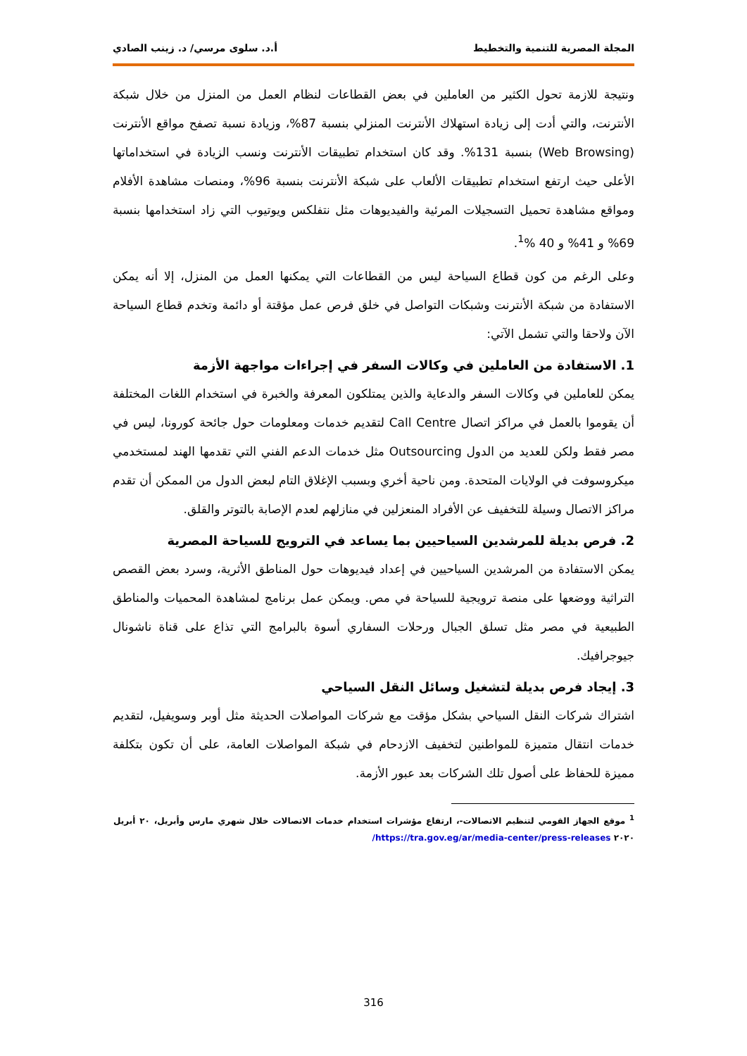المجلة المصرية للتنمية والتخطيط أ.د. سلوى مرسي/ د. زينب الصادي
ونتيجة للازمة تحول الكثير من العاملين في بعض القطاعات لنظام العمل من المنزل من خلال شبكة الأنترنت، والتي أدت إلى زيادة استهلاك الأنترنت المنزلي بنسبة 87%، وزيادة نسبة تصفح مواقع الأنترنت (Web Browsing) بنسبة 131%. وقد كان استخدام تطبيقات الأنترنت ونسب الزيادة في استخداماتها الأعلى حيث ارتفع استخدام تطبيقات الألعاب على شبكة الأنترنت بنسبة 96%، ومنصات مشاهدة الأفلام ومواقع مشاهدة تحميل التسجيلات المرئية والفيديوهات مثل نتفلكس ويوتيوب التي زاد استخدامها بنسبة 69% و 41% و 40 %<sup>1</sup>.
وعلى الرغم من كون قطاع السياحة ليس من القطاعات التي يمكنها العمل من المنزل، إلا أنه يمكن الاستفادة من شبكة الأنترنت وشبكات التواصل في خلق فرص عمل مؤقتة أو دائمة وتخدم قطاع السياحة الآن ولاحقا والتي تشمل الآتي:
1. الاستفادة من العاملين في وكالات السفر في إجراءات مواجهة الأزمة
يمكن للعاملين في وكالات السفر والدعاية والذين يمتلكون المعرفة والخبرة في استخدام اللغات المختلفة أن يقوموا بالعمل في مراكز اتصال Call Centre لتقديم خدمات ومعلومات حول جائحة كورونا، ليس في مصر فقط ولكن للعديد من الدول Outsourcing مثل خدمات الدعم الفني التي تقدمها الهند لمستخدمي ميكروسوفت في الولايات المتحدة. ومن ناحية أخري وبسبب الإغلاق التام لبعض الدول من الممكن أن تقدم مراكز الاتصال وسيلة للتخفيف عن الأفراد المنعزلين في منازلهم لعدم الإصابة بالتوتر والقلق.
2. فرص بديلة للمرشدين السياحيين بما يساعد في الترويج للسياحة المصرية
يمكن الاستفادة من المرشدين السياحيين في إعداد فيديوهات حول المناطق الأثرية، وسرد بعض القصص التراثية ووضعها على منصة ترويجية للسياحة في مص. ويمكن عمل برنامج لمشاهدة المحميات والمناطق الطبيعية في مصر مثل تسلق الجبال ورحلات السفاري أسوة بالبرامج التي تذاع على قناة ناشونال جيوجرافيك.
3. إيجاد فرص بديلة لتشغيل وسائل النقل السياحي
اشتراك شركات النقل السياحي بشكل مؤقت مع شركات المواصلات الحديثة مثل أوبر وسويفيل، لتقديم خدمات انتقال متميزة للمواطنين لتخفيف الازدحام في شبكة المواصلات العامة، على أن تكون بتكلفة مميزة للحفاظ على أصول تلك الشركات بعد عبور الأزمة.
<sup>1</sup> موقع الجهاز القومي لتنظيم الاتصالات-، ارتفاع مؤشرات استخدام خدمات الاتصالات خلال شهري مارس وأبريل، ٢٠ أبريل ٢٠٢٠ https://tra.gov.eg/ar/media-center/press-releases/
316